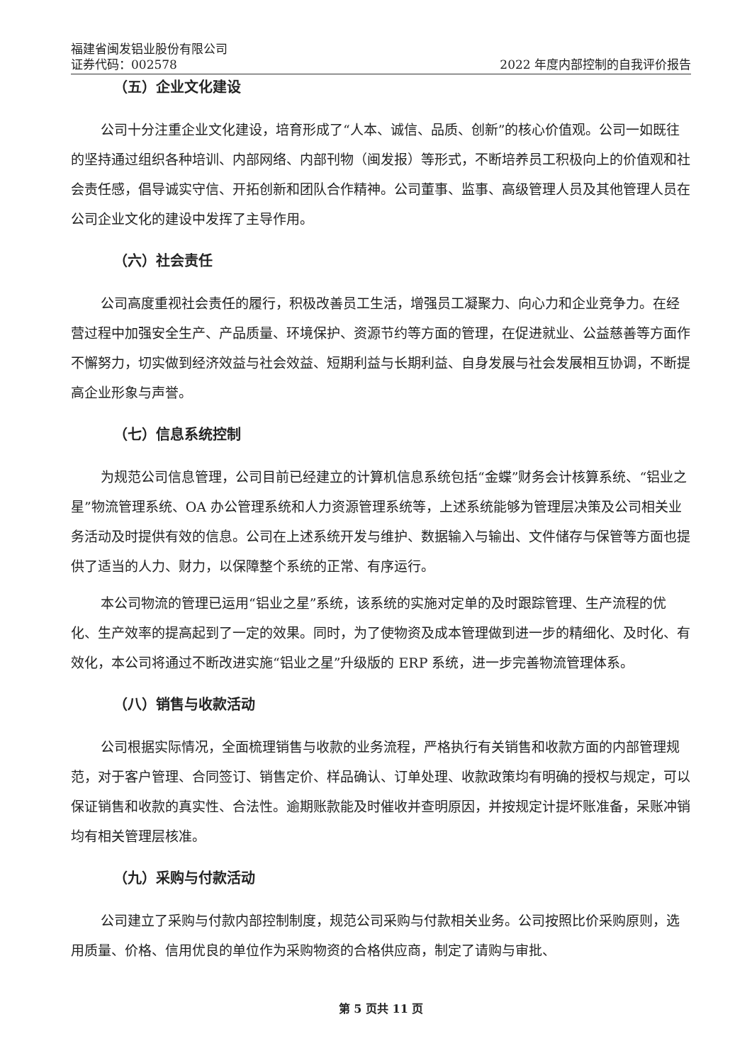福建省闽发铝业股份有限公司
证券代码：002578
2022 年度内部控制的自我评价报告
（五）企业文化建设
公司十分注重企业文化建设，培育形成了“人本、诚信、品质、创新”的核心价值观。公司一如既往的坚持通过组织各种培训、内部网络、内部刊物（闽发报）等形式，不断培养员工积极向上的价值观和社会责任感，倡导诚实守信、开拓创新和团队合作精神。公司董事、监事、高级管理人员及其他管理人员在公司企业文化的建设中发挥了主导作用。
（六）社会责任
公司高度重视社会责任的履行，积极改善员工生活，增强员工凝聚力、向心力和企业竞争力。在经营过程中加强安全生产、产品质量、环境保护、资源节约等方面的管理，在促进就业、公益慈善等方面作不懈努力，切实做到经济效益与社会效益、短期利益与长期利益、自身发展与社会发展相互协调，不断提高企业形象与声誉。
（七）信息系统控制
为规范公司信息管理，公司目前已经建立的计算机信息系统包括“金蝶”财务会计核算系统、“铝业之星”物流管理系统、OA 办公管理系统和人力资源管理系统等，上述系统能够为管理层决策及公司相关业务活动及时提供有效的信息。公司在上述系统开发与维护、数据输入与输出、文件储存与保管等方面也提供了适当的人力、财力，以保障整个系统的正常、有序运行。
本公司物流的管理已运用“铝业之星”系统，该系统的实施对定单的及时跟踪管理、生产流程的优化、生产效率的提高起到了一定的效果。同时，为了使物资及成本管理做到进一步的精细化、及时化、有效化，本公司将通过不断改进实施“铝业之星”升级版的 ERP 系统，进一步完善物流管理体系。
（八）销售与收款活动
公司根据实际情况，全面梳理销售与收款的业务流程，严格执行有关销售和收款方面的内部管理规范，对于客户管理、合同签订、销售定价、样品确认、订单处理、收款政策均有明确的授权与规定，可以保证销售和收款的真实性、合法性。逾期账款能及时催收并查明原因，并按规定计提坏账准备，呆账冲销均有相关管理层核准。
（九）采购与付款活动
公司建立了采购与付款内部控制制度，规范公司采购与付款相关业务。公司按照比价采购原则，选用质量、价格、信用优良的单位作为采购物资的合格供应商，制定了请购与审批、
第 5 页共 11 页